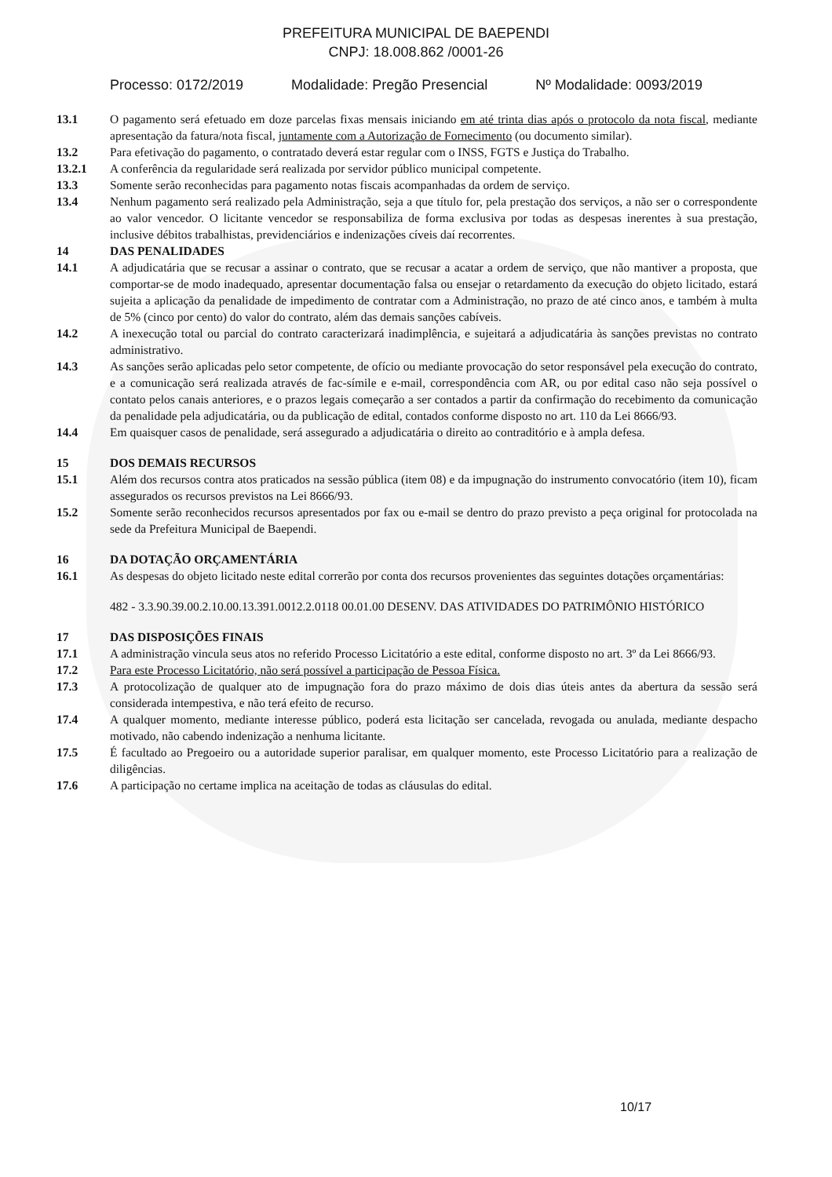PREFEITURA MUNICIPAL DE BAEPENDI
CNPJ: 18.008.862 /0001-26
Processo: 0172/2019 Modalidade: Pregão Presencial Nº Modalidade: 0093/2019
13.1 O pagamento será efetuado em doze parcelas fixas mensais iniciando em até trinta dias após o protocolo da nota fiscal, mediante apresentação da fatura/nota fiscal, juntamente com a Autorização de Fornecimento (ou documento similar).
13.2 Para efetivação do pagamento, o contratado deverá estar regular com o INSS, FGTS e Justiça do Trabalho.
13.2.1 A conferência da regularidade será realizada por servidor público municipal competente.
13.3 Somente serão reconhecidas para pagamento notas fiscais acompanhadas da ordem de serviço.
13.4 Nenhum pagamento será realizado pela Administração, seja a que título for, pela prestação dos serviços, a não ser o correspondente ao valor vencedor. O licitante vencedor se responsabiliza de forma exclusiva por todas as despesas inerentes à sua prestação, inclusive débitos trabalhistas, previdenciários e indenizações cíveis daí recorrentes.
14 DAS PENALIDADES
14.1 A adjudicatária que se recusar a assinar o contrato, que se recusar a acatar a ordem de serviço, que não mantiver a proposta, que comportar-se de modo inadequado, apresentar documentação falsa ou ensejar o retardamento da execução do objeto licitado, estará sujeita a aplicação da penalidade de impedimento de contratar com a Administração, no prazo de até cinco anos, e também à multa de 5% (cinco por cento) do valor do contrato, além das demais sanções cabíveis.
14.2 A inexecução total ou parcial do contrato caracterizará inadimplência, e sujeitará a adjudicatária às sanções previstas no contrato administrativo.
14.3 As sanções serão aplicadas pelo setor competente, de ofício ou mediante provocação do setor responsável pela execução do contrato, e a comunicação será realizada através de fac-símile e e-mail, correspondência com AR, ou por edital caso não seja possível o contato pelos canais anteriores, e o prazos legais começarão a ser contados a partir da confirmação do recebimento da comunicação da penalidade pela adjudicatária, ou da publicação de edital, contados conforme disposto no art. 110 da Lei 8666/93.
14.4 Em quaisquer casos de penalidade, será assegurado a adjudicatária o direito ao contraditório e à ampla defesa.
15 DOS DEMAIS RECURSOS
15.1 Além dos recursos contra atos praticados na sessão pública (item 08) e da impugnação do instrumento convocatório (item 10), ficam assegurados os recursos previstos na Lei 8666/93.
15.2 Somente serão reconhecidos recursos apresentados por fax ou e-mail se dentro do prazo previsto a peça original for protocolada na sede da Prefeitura Municipal de Baependi.
16 DA DOTAÇÃO ORÇAMENTÁRIA
16.1 As despesas do objeto licitado neste edital correrão por conta dos recursos provenientes das seguintes dotações orçamentárias:
482 - 3.3.90.39.00.2.10.00.13.391.0012.2.0118 00.01.00 DESENV. DAS ATIVIDADES DO PATRIMÔNIO HISTÓRICO
17 DAS DISPOSIÇÕES FINAIS
17.1 A administração vincula seus atos no referido Processo Licitatório a este edital, conforme disposto no art. 3º da Lei 8666/93.
17.2 Para este Processo Licitatório, não será possível a participação de Pessoa Física.
17.3 A protocolização de qualquer ato de impugnação fora do prazo máximo de dois dias úteis antes da abertura da sessão será considerada intempestiva, e não terá efeito de recurso.
17.4 A qualquer momento, mediante interesse público, poderá esta licitação ser cancelada, revogada ou anulada, mediante despacho motivado, não cabendo indenização a nenhuma licitante.
17.5 É facultado ao Pregoeiro ou a autoridade superior paralisar, em qualquer momento, este Processo Licitatório para a realização de diligências.
17.6 A participação no certame implica na aceitação de todas as cláusulas do edital.
10/17